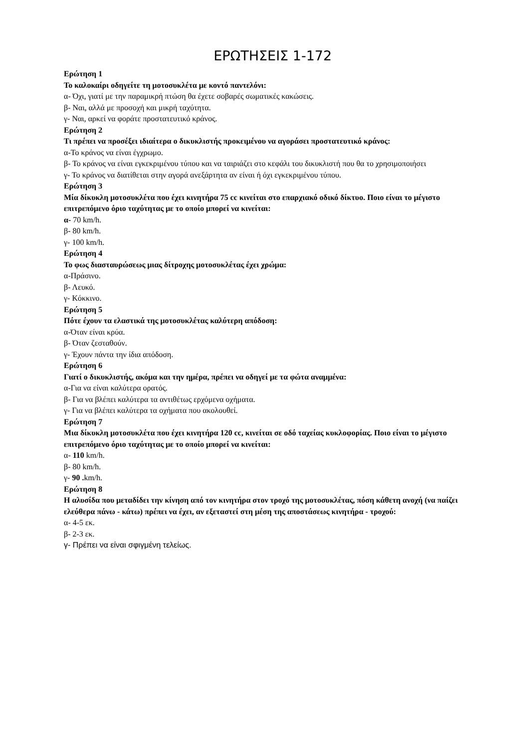ΕΡΩΤΗΣΕΙΣ 1-172
Ερώτηση 1
Το καλοκαίρι οδηγείτε τη μοτοσυκλέτα με κοντό παντελόνι:
α- Όχι, γιατί με την παραμικρή πτώση θα έχετε σοβαρές σωματικές κακώσεις.
β- Ναι, αλλά με προσοχή και μικρή ταχύτητα.
γ- Ναι, αρκεί να φοράτε προστατευτικό κράνος.
Ερώτηση 2
Τι πρέπει να προσέξει ιδιαίτερα ο δικυκλιστής προκειμένου να αγοράσει προστατευτικό κράνος:
α-Το κράνος να είναι έγχρωμο.
β- Το κράνος να είναι εγκεκριμένου τύπου και να ταιριάζει στο κεφάλι του δικυκλιστή που θα το χρησιμοποιήσει
γ- Το κράνος να διατίθεται στην αγορά ανεξάρτητα αν είναι ή όχι εγκεκριμένου τύπου.
Ερώτηση 3
Μία δίκυκλη μοτοσυκλέτα που έχει κινητήρα 75 cc κινείται στο επαρχιακό οδικό δίκτυο. Ποιο είναι το μέγιστο επιτρεπόμενο όριο ταχύτητας με το οποίο μπορεί να κινείται:
α- 70 km/h.
β- 80 km/h.
γ- 100 km/h.
Ερώτηση 4
Το φως διασταυρώσεως μιας δίτροχης μοτοσυκλέτας έχει χρώμα:
α-Πράσινο.
β- Λευκό.
γ- Κόκκινο.
Ερώτηση 5
Πότε έχουν τα ελαστικά της μοτοσυκλέτας καλύτερη απόδοση:
α-Όταν είναι κρύα.
β- Όταν ζεσταθούν.
γ- Έχουν πάντα την ίδια απόδοση.
Ερώτηση 6
Γιατί ο δικυκλιστής, ακόμα και την ημέρα, πρέπει να οδηγεί με τα φώτα αναμμένα:
α-Για να είναι καλύτερα ορατός.
β- Για να βλέπει καλύτερα τα αντιθέτως ερχόμενα οχήματα.
γ- Για να βλέπει καλύτερα τα οχήματα που ακολουθεί.
Ερώτηση 7
Μια δίκυκλη μοτοσυκλέτα που έχει κινητήρα 120 cc, κινείται σε οδό ταχείας κυκλοφορίας. Ποιο είναι το μέγιστο επιτρεπόμενο όριο ταχύτητας με το οποίο μπορεί να κινείται:
α- 110 km/h.
β- 80 km/h.
γ- 90 . km/h.
Ερώτηση 8
Η αλυσίδα που μεταδίδει την κίνηση από τον κινητήρα στον τροχό της μοτοσυκλέτας, πόση κάθετη ανοχή (να παίζει ελεύθερα πάνω - κάτω) πρέπει να έχει, αν εξεταστεί στη μέση της αποστάσεως κινητήρα - τροχού:
α- 4-5 εκ.
β- 2-3 εκ.
γ- Πρέπει να είναι σφιγμένη τελείως.